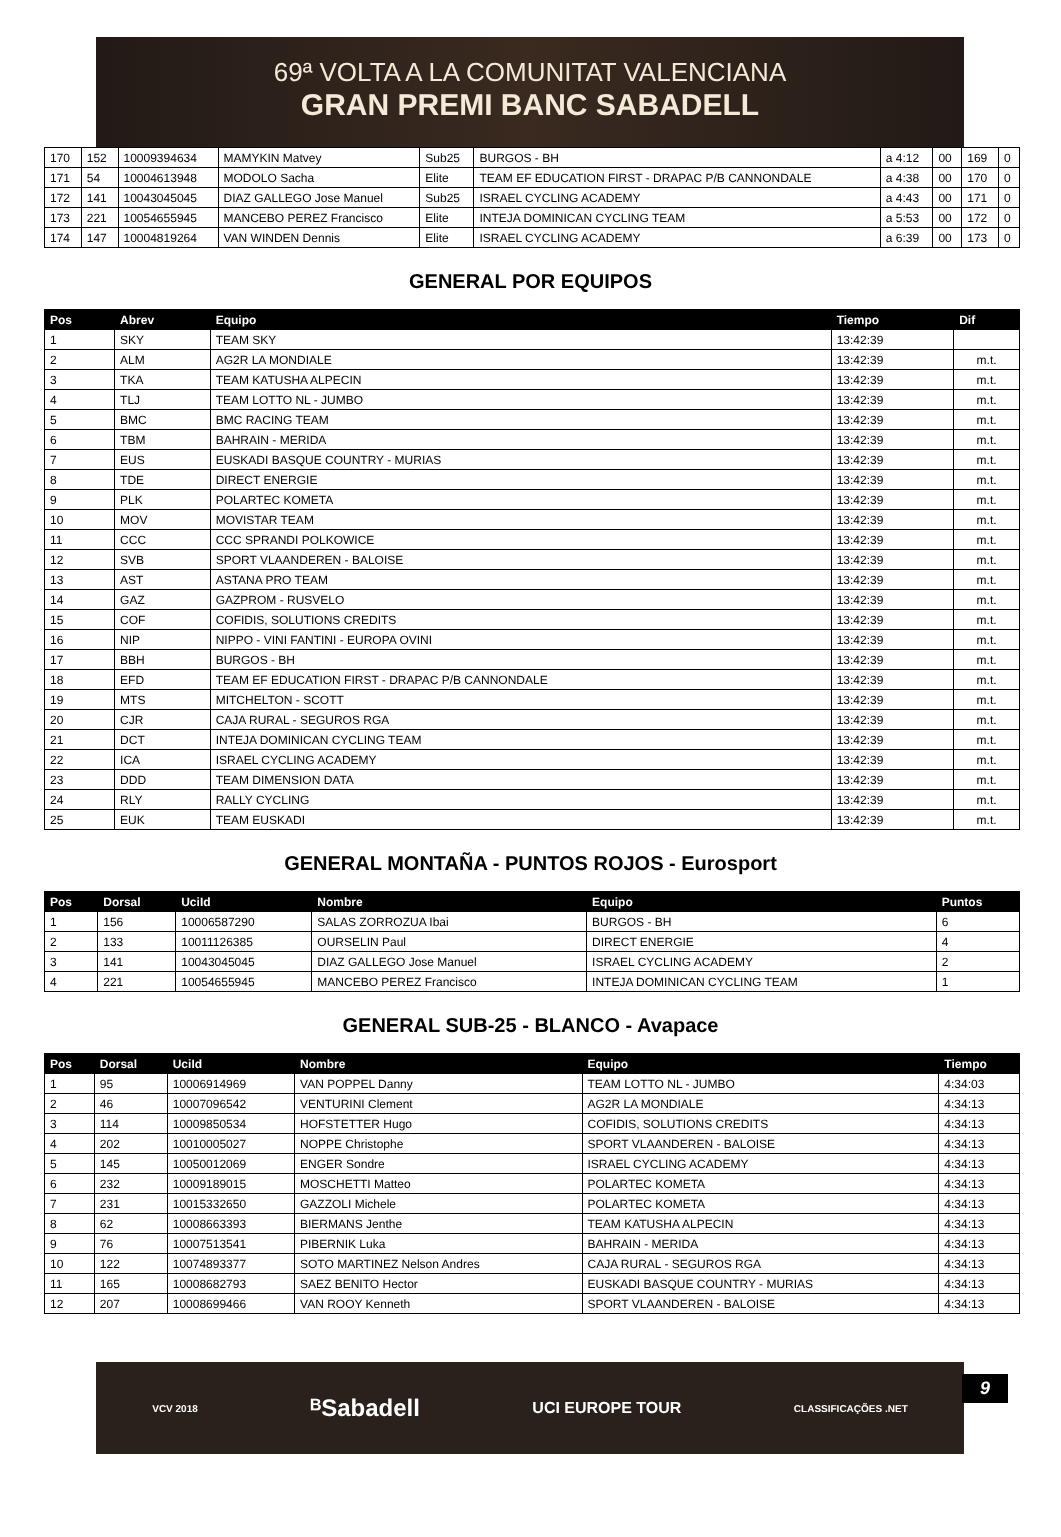69ª VOLTA A LA COMUNITAT VALENCIANA
GRAN PREMI BANC SABADELL
| 170 | 152 | 10009394634 | MAMYKIN Matvey | Sub25 | BURGOS - BH | a 4:12 | 00 | 169 | 0 |
| 171 | 54 | 10004613948 | MODOLO Sacha | Elite | TEAM EF EDUCATION FIRST - DRAPAC P/B CANNONDALE | a 4:38 | 00 | 170 | 0 |
| 172 | 141 | 10043045045 | DIAZ GALLEGO Jose Manuel | Sub25 | ISRAEL CYCLING ACADEMY | a 4:43 | 00 | 171 | 0 |
| 173 | 221 | 10054655945 | MANCEBO PEREZ Francisco | Elite | INTEJA DOMINICAN CYCLING TEAM | a 5:53 | 00 | 172 | 0 |
| 174 | 147 | 10004819264 | VAN WINDEN Dennis | Elite | ISRAEL CYCLING ACADEMY | a 6:39 | 00 | 173 | 0 |
GENERAL POR EQUIPOS
| Pos | Abrev | Equipo | Tiempo | Dif |
| --- | --- | --- | --- | --- |
| 1 | SKY | TEAM SKY | 13:42:39 | |
| 2 | ALM | AG2R LA MONDIALE | 13:42:39 | m.t. |
| 3 | TKA | TEAM KATUSHA ALPECIN | 13:42:39 | m.t. |
| 4 | TLJ | TEAM LOTTO NL - JUMBO | 13:42:39 | m.t. |
| 5 | BMC | BMC RACING TEAM | 13:42:39 | m.t. |
| 6 | TBM | BAHRAIN - MERIDA | 13:42:39 | m.t. |
| 7 | EUS | EUSKADI BASQUE COUNTRY - MURIAS | 13:42:39 | m.t. |
| 8 | TDE | DIRECT ENERGIE | 13:42:39 | m.t. |
| 9 | PLK | POLARTEC KOMETA | 13:42:39 | m.t. |
| 10 | MOV | MOVISTAR TEAM | 13:42:39 | m.t. |
| 11 | CCC | CCC SPRANDI POLKOWICE | 13:42:39 | m.t. |
| 12 | SVB | SPORT VLAANDEREN - BALOISE | 13:42:39 | m.t. |
| 13 | AST | ASTANA PRO TEAM | 13:42:39 | m.t. |
| 14 | GAZ | GAZPROM - RUSVELO | 13:42:39 | m.t. |
| 15 | COF | COFIDIS, SOLUTIONS CREDITS | 13:42:39 | m.t. |
| 16 | NIP | NIPPO - VINI FANTINI - EUROPA OVINI | 13:42:39 | m.t. |
| 17 | BBH | BURGOS - BH | 13:42:39 | m.t. |
| 18 | EFD | TEAM EF EDUCATION FIRST - DRAPAC P/B CANNONDALE | 13:42:39 | m.t. |
| 19 | MTS | MITCHELTON - SCOTT | 13:42:39 | m.t. |
| 20 | CJR | CAJA RURAL - SEGUROS RGA | 13:42:39 | m.t. |
| 21 | DCT | INTEJA DOMINICAN CYCLING TEAM | 13:42:39 | m.t. |
| 22 | ICA | ISRAEL CYCLING ACADEMY | 13:42:39 | m.t. |
| 23 | DDD | TEAM DIMENSION DATA | 13:42:39 | m.t. |
| 24 | RLY | RALLY CYCLING | 13:42:39 | m.t. |
| 25 | EUK | TEAM EUSKADI | 13:42:39 | m.t. |
GENERAL MONTAÑA - PUNTOS ROJOS - Eurosport
| Pos | Dorsal | UciId | Nombre | Equipo | Puntos |
| --- | --- | --- | --- | --- | --- |
| 1 | 156 | 10006587290 | SALAS ZORROZUA Ibai | BURGOS - BH | 6 |
| 2 | 133 | 10011126385 | OURSELIN Paul | DIRECT ENERGIE | 4 |
| 3 | 141 | 10043045045 | DIAZ GALLEGO Jose Manuel | ISRAEL CYCLING ACADEMY | 2 |
| 4 | 221 | 10054655945 | MANCEBO PEREZ Francisco | INTEJA DOMINICAN CYCLING TEAM | 1 |
GENERAL SUB-25 - BLANCO - Avapace
| Pos | Dorsal | UciId | Nombre | Equipo | Tiempo |
| --- | --- | --- | --- | --- | --- |
| 1 | 95 | 10006914969 | VAN POPPEL Danny | TEAM LOTTO NL - JUMBO | 4:34:03 |
| 2 | 46 | 10007096542 | VENTURINI Clement | AG2R LA MONDIALE | 4:34:13 |
| 3 | 114 | 10009850534 | HOFSTETTER Hugo | COFIDIS, SOLUTIONS CREDITS | 4:34:13 |
| 4 | 202 | 10010005027 | NOPPE Christophe | SPORT VLAANDEREN - BALOISE | 4:34:13 |
| 5 | 145 | 10050012069 | ENGER Sondre | ISRAEL CYCLING ACADEMY | 4:34:13 |
| 6 | 232 | 10009189015 | MOSCHETTI Matteo | POLARTEC KOMETA | 4:34:13 |
| 7 | 231 | 10015332650 | GAZZOLI Michele | POLARTEC KOMETA | 4:34:13 |
| 8 | 62 | 10008663393 | BIERMANS Jenthe | TEAM KATUSHA ALPECIN | 4:34:13 |
| 9 | 76 | 10007513541 | PIBERNIK Luka | BAHRAIN - MERIDA | 4:34:13 |
| 10 | 122 | 10074893377 | SOTO MARTINEZ Nelson Andres | CAJA RURAL - SEGUROS RGA | 4:34:13 |
| 11 | 165 | 10008682793 | SAEZ BENITO Hector | EUSKADI BASQUE COUNTRY - MURIAS | 4:34:13 |
| 12 | 207 | 10008699466 | VAN ROOY Kenneth | SPORT VLAANDEREN - BALOISE | 4:34:13 |
VCV 2018 ᴮSabadell UCI EUROPE TOUR CLASSIFICAÇÕES .NET
9